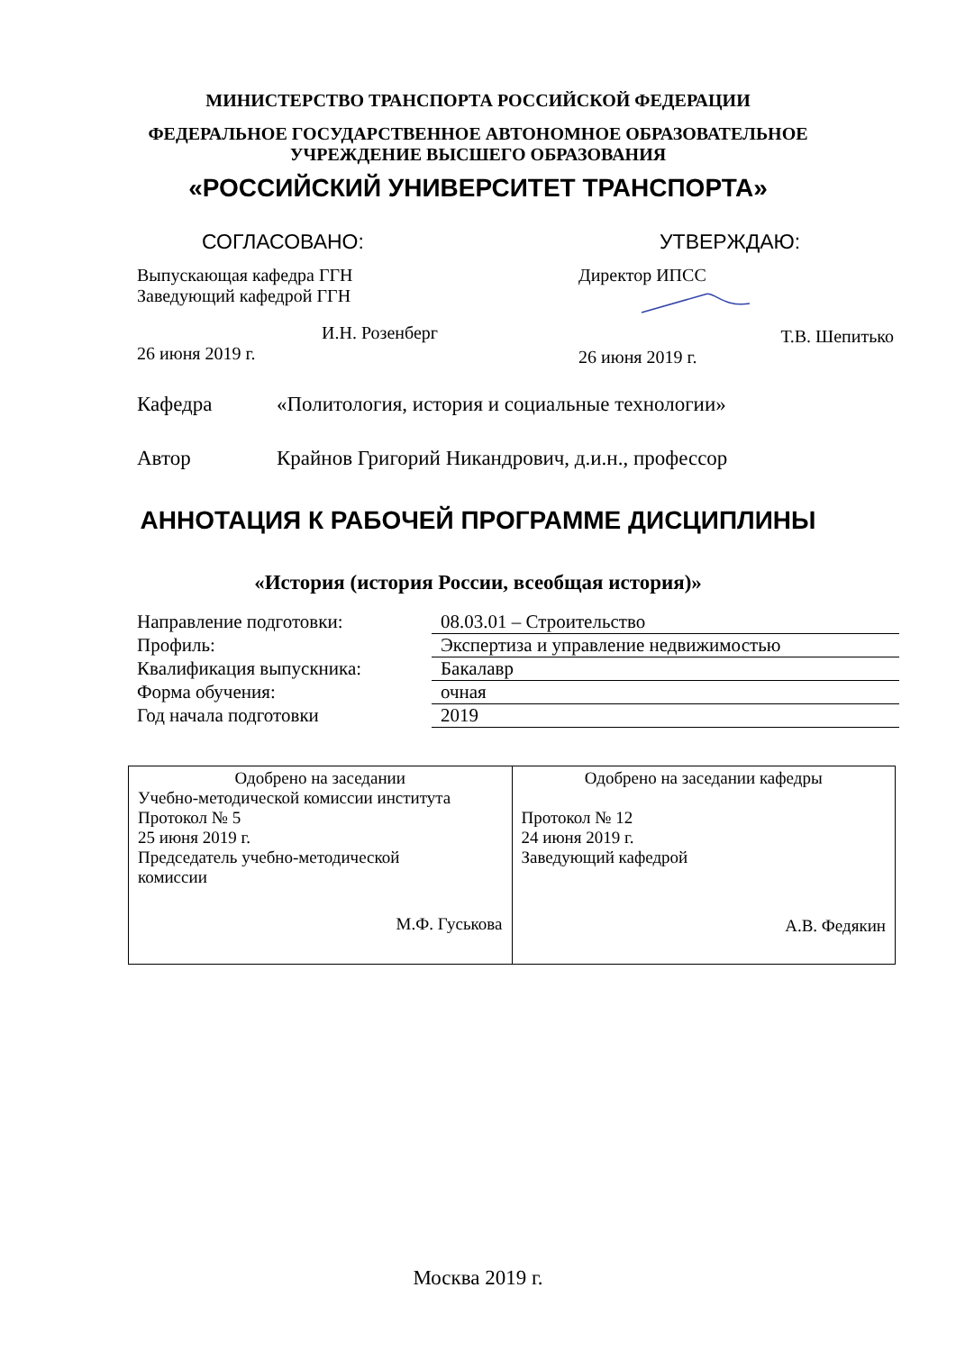МИНИСТЕРСТВО ТРАНСПОРТА РОССИЙСКОЙ ФЕДЕРАЦИИ
ФЕДЕРАЛЬНОЕ ГОСУДАРСТВЕННОЕ АВТОНОМНОЕ ОБРАЗОВАТЕЛЬНОЕ
УЧРЕЖДЕНИЕ ВЫСШЕГО ОБРАЗОВАНИЯ
«РОССИЙСКИЙ УНИВЕРСИТЕТ ТРАНСПОРТА»
СОГЛАСОВАНО:
Выпускающая кафедра ГГН
Заведующий кафедрой ГГН
И.Н. Розенберг
26 июня 2019 г.
УТВЕРЖДАЮ:
Директор ИПСС
Т.В. Шепитько
26 июня 2019 г.
Кафедра «Политология, история и социальные технологии»
Автор Крайнов Григорий Никандрович, д.и.н., профессор
АННОТАЦИЯ К РАБОЧЕЙ ПРОГРАММЕ ДИСЦИПЛИНЫ
«История (история России, всеобщая история)»
| Направление подготовки: | 08.03.01 – Строительство |
| Профиль: | Экспертиза и управление недвижимостью |
| Квалификация выпускника: | Бакалавр |
| Форма обучения: | очная |
| Год начала подготовки | 2019 |
| Одобрено на заседании Учебно-методической комиссии института Протокол № 5 25 июня 2019 г. Председатель учебно-методической комиссии М.Ф. Гуськова | Одобрено на заседании кафедры Протокол № 12 24 июня 2019 г. Заведующий кафедрой А.В. Федякин |
Москва 2019 г.